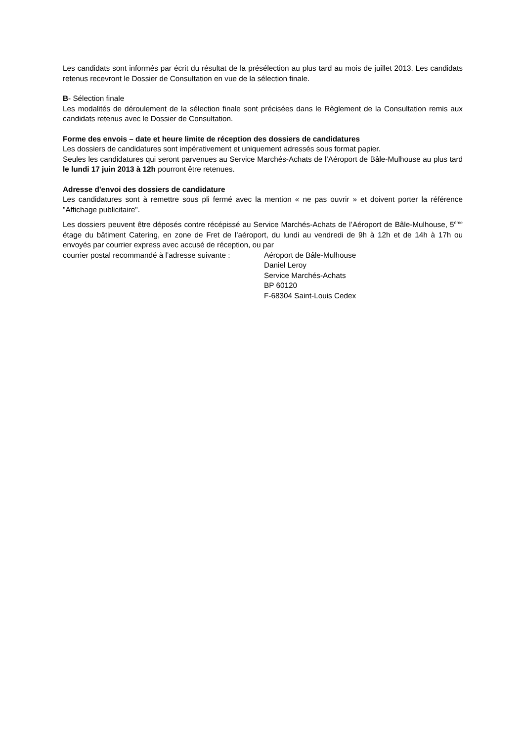Les candidats sont informés par écrit du résultat de la présélection au plus tard au mois de juillet 2013. Les candidats retenus recevront le Dossier de Consultation en vue de la sélection finale.
B- Sélection finale
Les modalités de déroulement de la sélection finale sont précisées dans le Règlement de la Consultation remis aux candidats retenus avec le Dossier de Consultation.
Forme des envois – date et heure limite de réception des dossiers de candidatures
Les dossiers de candidatures sont impérativement et uniquement adressés sous format papier.
Seules les candidatures qui seront parvenues au Service Marchés-Achats de l’Aéroport de Bâle-Mulhouse au plus tard le lundi 17 juin 2013 à 12h pourront être retenues.
Adresse d'envoi des dossiers de candidature
Les candidatures sont à remettre sous pli fermé avec la mention « ne pas ouvrir » et doivent porter la référence "Affichage publicitaire".
Les dossiers peuvent être déposés contre récépissé au Service Marchés-Achats de l’Aéroport de Bâle-Mulhouse, 5<sup>ème</sup> étage du bâtiment Catering, en zone de Fret de l’aéroport, du lundi au vendredi de 9h à 12h et de 14h à 17h ou envoyés par courrier express avec accusé de réception, ou par
courrier postal recommandé à l’adresse suivante :
Aéroport de Bâle-Mulhouse
Daniel Leroy
Service Marchés-Achats
BP 60120
F-68304 Saint-Louis Cedex